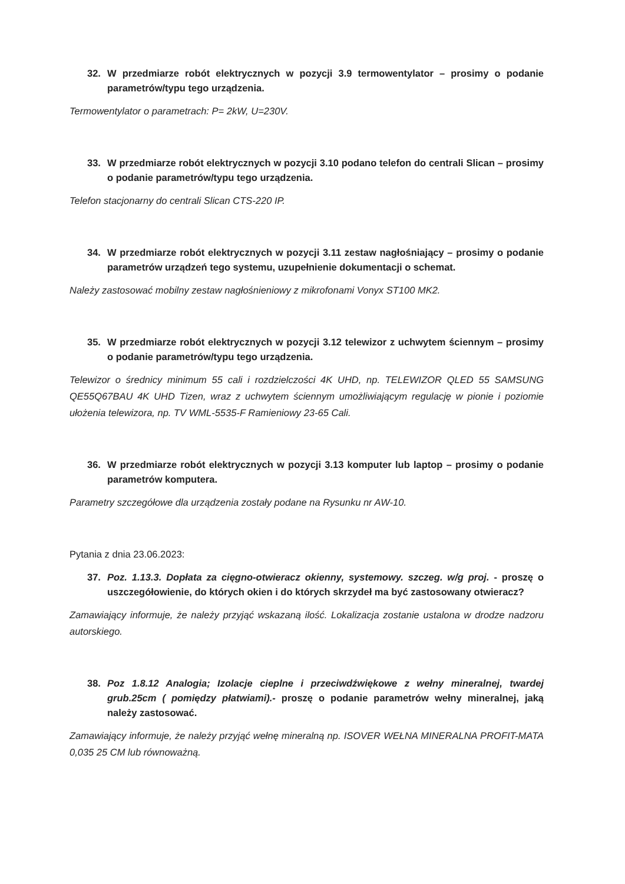32. W przedmiarze robót elektrycznych w pozycji 3.9 termowentylator – prosimy o podanie parametrów/typu tego urządzenia.
Termowentylator o parametrach: P= 2kW, U=230V.
33. W przedmiarze robót elektrycznych w pozycji 3.10 podano telefon do centrali Slican – prosimy o podanie parametrów/typu tego urządzenia.
Telefon stacjonarny do centrali Slican CTS-220 IP.
34. W przedmiarze robót elektrycznych w pozycji 3.11 zestaw nagłośniający – prosimy o podanie parametrów urządzeń tego systemu, uzupełnienie dokumentacji o schemat.
Należy zastosować mobilny zestaw nagłośnieniowy z mikrofonami Vonyx ST100 MK2.
35. W przedmiarze robót elektrycznych w pozycji 3.12 telewizor z uchwytem ściennym – prosimy o podanie parametrów/typu tego urządzenia.
Telewizor o średnicy minimum 55 cali i rozdzielczości 4K UHD, np. TELEWIZOR QLED 55 SAMSUNG QE55Q67BAU 4K UHD Tizen, wraz z uchwytem ściennym umożliwiającym regulację w pionie i poziomie ułożenia telewizora, np. TV WML-5535-F Ramieniowy 23-65 Cali.
36. W przedmiarze robót elektrycznych w pozycji 3.13 komputer lub laptop – prosimy o podanie parametrów komputera.
Parametry szczegółowe dla urządzenia zostały podane na Rysunku nr AW-10.
Pytania z dnia 23.06.2023:
37. Poz. 1.13.3. Dopłata za cięgno-otwieracz okienny, systemowy. szczeg. w/g proj. - proszę o uszczegółowienie, do których okien i do których skrzydeł ma być zastosowany otwieracz?
Zamawiający informuje, że należy przyjąć wskazaną ilość. Lokalizacja zostanie ustalona w drodze nadzoru autorskiego.
38. Poz 1.8.12 Analogia; Izolacje cieplne i przeciwdźwiękowe z wełny mineralnej, twardej grub.25cm ( pomiędzy płatwiami).- proszę o podanie parametrów wełny mineralnej, jaką należy zastosować.
Zamawiający informuje, że należy przyjąć wełnę mineralną np. ISOVER WEŁNA MINERALNA PROFIT-MATA 0,035 25 CM lub równoważną.